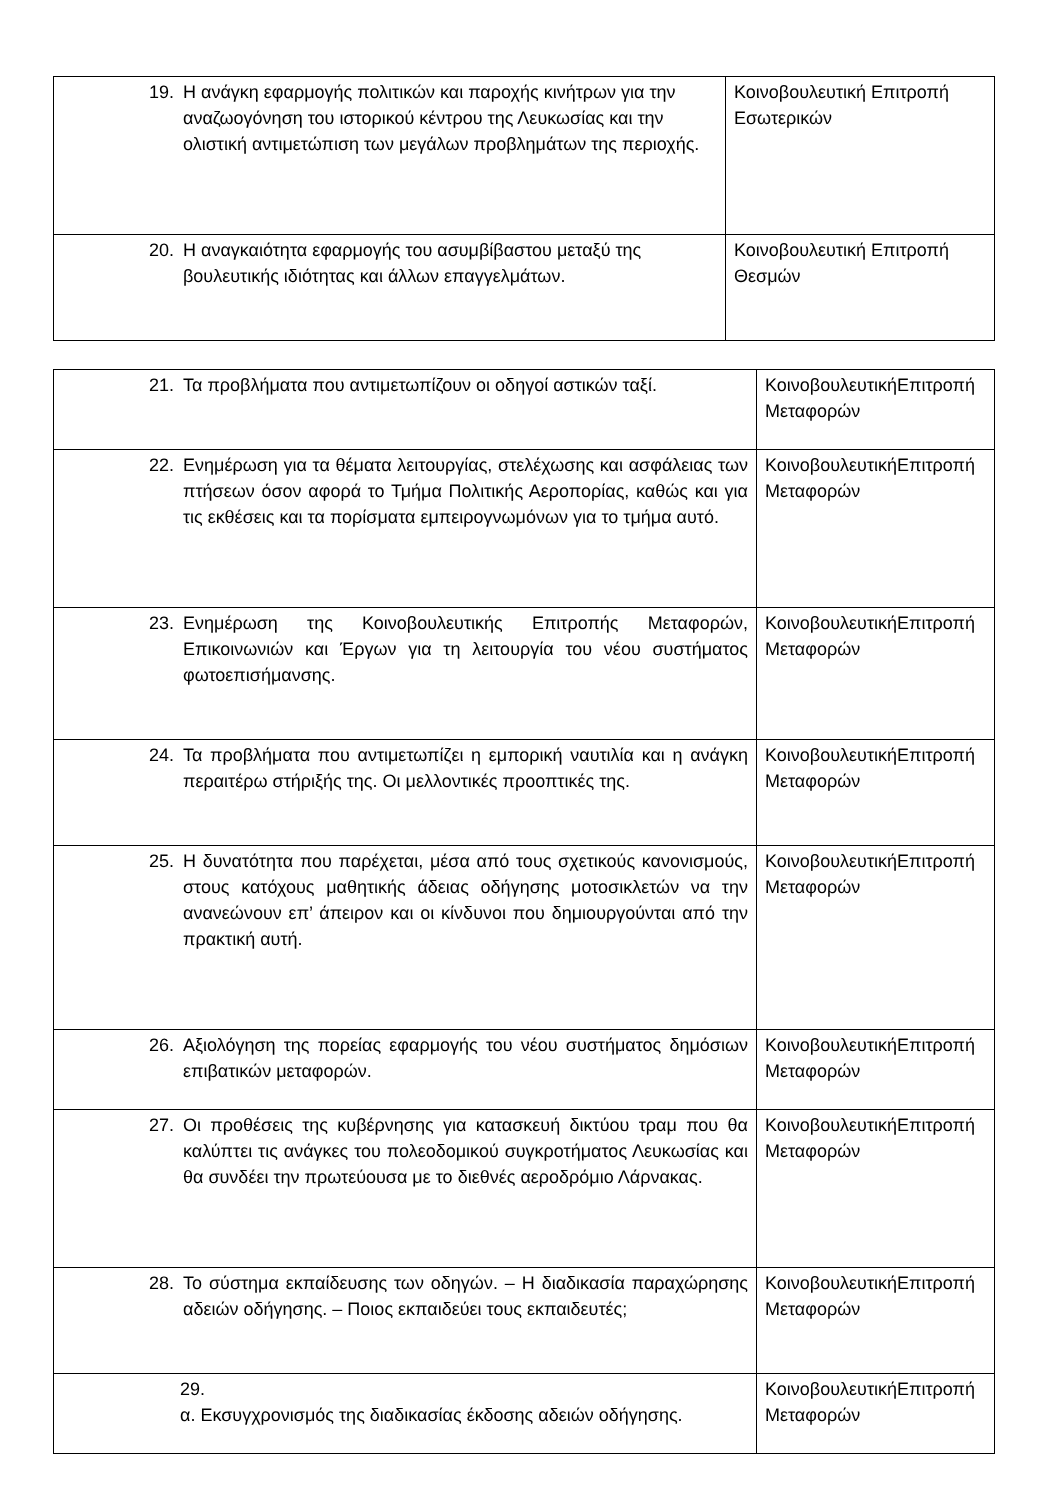| 19. Η ανάγκη εφαρμογής πολιτικών και παροχής κινήτρων για την αναζωογόνηση του ιστορικού κέντρου της Λευκωσίας και την ολιστική αντιμετώπιση των μεγάλων προβλημάτων της περιοχής. | Κοινοβουλευτική Επιτροπή Εσωτερικών |
| 20. Η αναγκαιότητα εφαρμογής του ασυμβίβαστου μεταξύ της βουλευτικής ιδιότητας και άλλων επαγγελμάτων. | Κοινοβουλευτική Επιτροπή Θεσμών |
| 21. Τα προβλήματα που αντιμετωπίζουν οι οδηγοί αστικών ταξί. | ΚοινοβουλευτικήΕπιτροπή Μεταφορών |
| 22. Ενημέρωση για τα θέματα λειτουργίας, στελέχωσης και ασφάλειας των πτήσεων όσον αφορά το Τμήμα Πολιτικής Αεροπορίας, καθώς και για τις εκθέσεις και τα πορίσματα εμπειρογνωμόνων για το τμήμα αυτό. | ΚοινοβουλευτικήΕπιτροπή Μεταφορών |
| 23. Ενημέρωση της Κοινοβουλευτικής Επιτροπής Μεταφορών, Επικοινωνιών και Έργων για τη λειτουργία του νέου συστήματος φωτοεπισήμανσης. | ΚοινοβουλευτικήΕπιτροπή Μεταφορών |
| 24. Τα προβλήματα που αντιμετωπίζει η εμπορική ναυτιλία και η ανάγκη περαιτέρω στήριξής της. Οι μελλοντικές προοπτικές της. | ΚοινοβουλευτικήΕπιτροπή Μεταφορών |
| 25. Η δυνατότητα που παρέχεται, μέσα από τους σχετικούς κανονισμούς, στους κατόχους μαθητικής άδειας οδήγησης μοτοσικλετών να την ανανεώνουν επ’ άπειρον και οι κίνδυνοι που δημιουργούνται από την πρακτική αυτή. | ΚοινοβουλευτικήΕπιτροπή Μεταφορών |
| 26. Αξιολόγηση της πορείας εφαρμογής του νέου συστήματος δημόσιων επιβατικών μεταφορών. | ΚοινοβουλευτικήΕπιτροπή Μεταφορών |
| 27. Οι προθέσεις της κυβέρνησης για κατασκευή δικτύου τραμ που θα καλύπτει τις ανάγκες του πολεοδομικού συγκροτήματος Λευκωσίας και θα συνδέει την πρωτεύουσα με το διεθνές αεροδρόμιο Λάρνακας. | ΚοινοβουλευτικήΕπιτροπή Μεταφορών |
| 28. Το σύστημα εκπαίδευσης των οδηγών. – Η διαδικασία παραχώρησης αδειών οδήγησης. – Ποιος εκπαιδεύει τους εκπαιδευτές; | ΚοινοβουλευτικήΕπιτροπή Μεταφορών |
| 29. α. Εκσυγχρονισμός της διαδικασίας έκδοσης αδειών οδήγησης. | ΚοινοβουλευτικήΕπιτροπή Μεταφορών |